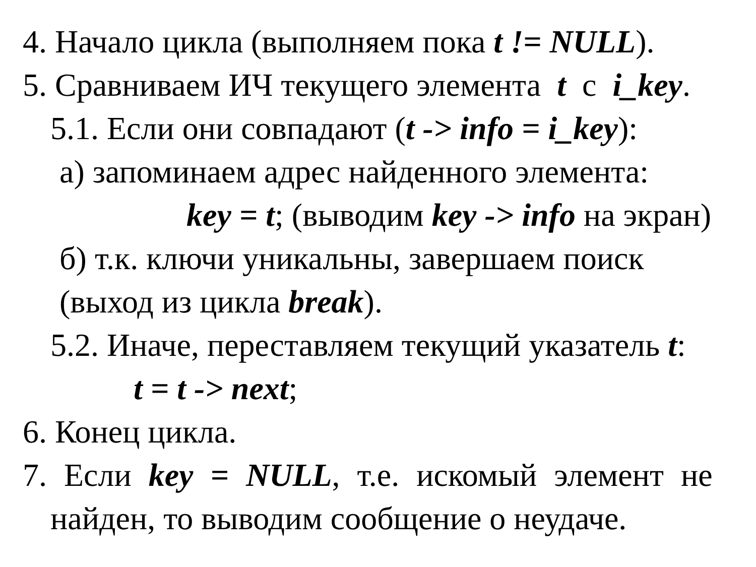4. Начало цикла (выполняем пока t != NULL).
5. Сравниваем ИЧ текущего элемента t с i_key.
5.1. Если они совпадают (t -> info = i_key):
а) запоминаем адрес найденного элемента:
key = t; (выводим key -> info на экран)
б) т.к. ключи уникальны, завершаем поиск
(выход из цикла break).
5.2. Иначе, переставляем текущий указатель t:
t = t -> next;
6. Конец цикла.
7. Если key = NULL, т.е. искомый элемент не
найден, то выводим сообщение о неудаче.